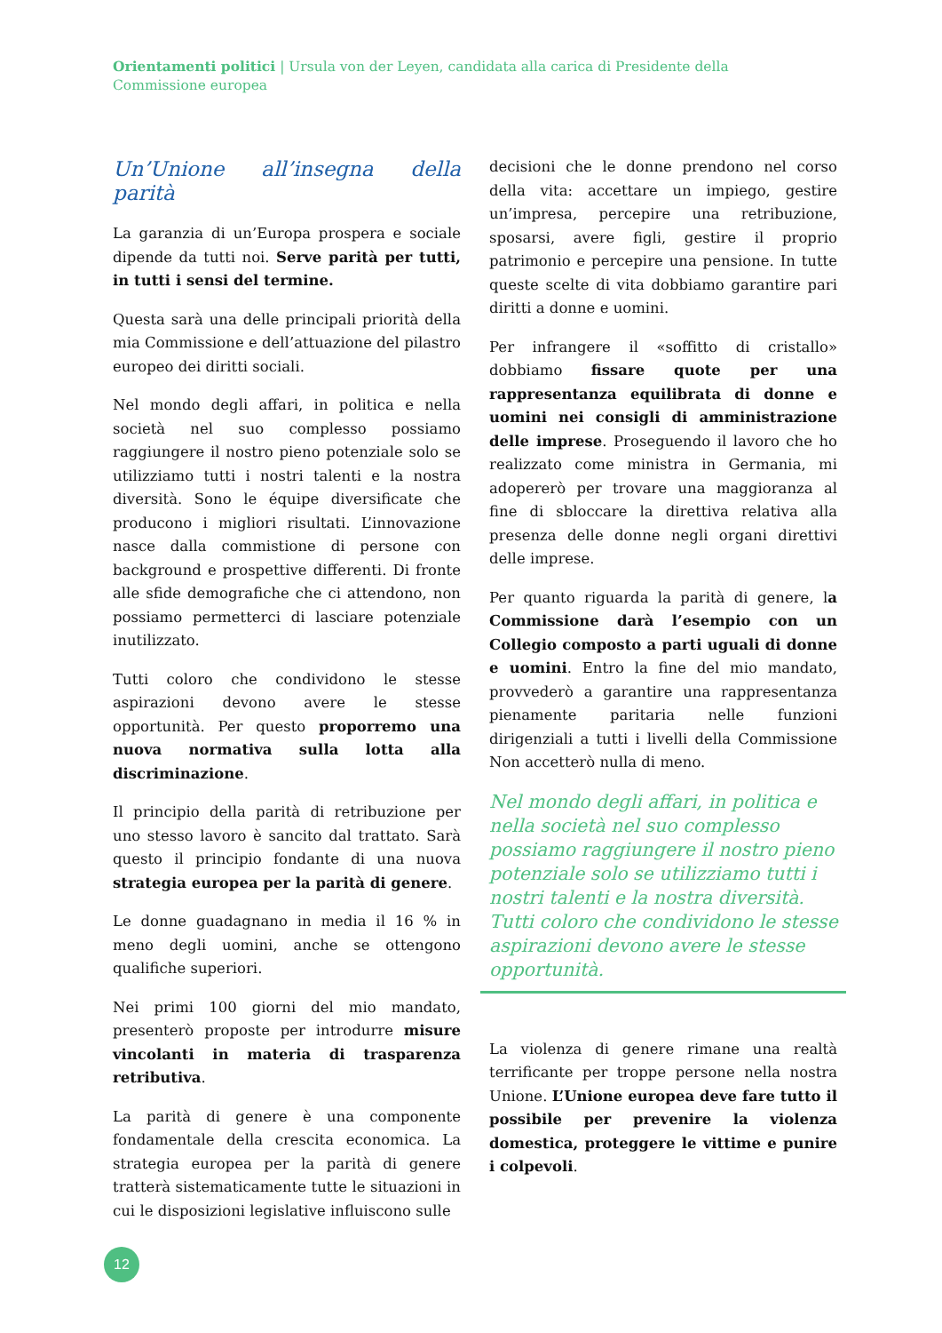Orientamenti politici | Ursula von der Leyen, candidata alla carica di Presidente della Commissione europea
Un’Unione all’insegna della parità
La garanzia di un’Europa prospera e sociale dipende da tutti noi. Serve parità per tutti, in tutti i sensi del termine.
Questa sarà una delle principali priorità della mia Commissione e dell’attuazione del pilastro europeo dei diritti sociali.
Nel mondo degli affari, in politica e nella società nel suo complesso possiamo raggiungere il nostro pieno potenziale solo se utilizziamo tutti i nostri talenti e la nostra diversità. Sono le équipe diversificate che producono i migliori risultati. L’innovazione nasce dalla commistione di persone con background e prospettive differenti. Di fronte alle sfide demografiche che ci attendono, non possiamo permetterci di lasciare potenziale inutilizzato.
Tutti coloro che condividono le stesse aspirazioni devono avere le stesse opportunità. Per questo proporremo una nuova normativa sulla lotta alla discriminazione.
Il principio della parità di retribuzione per uno stesso lavoro è sancito dal trattato. Sarà questo il principio fondante di una nuova strategia europea per la parità di genere.
Le donne guadagnano in media il 16 % in meno degli uomini, anche se ottengono qualifiche superiori.
Nei primi 100 giorni del mio mandato, presenterò proposte per introdurre misure vincolanti in materia di trasparenza retributiva.
La parità di genere è una componente fondamentale della crescita economica. La strategia europea per la parità di genere tratterà sistematicamente tutte le situazioni in cui le disposizioni legislative influiscono sulle
decisioni che le donne prendono nel corso della vita: accettare un impiego, gestire un’impresa, percepire una retribuzione, sposarsi, avere figli, gestire il proprio patrimonio e percepire una pensione. In tutte queste scelte di vita dobbiamo garantire pari diritti a donne e uomini.
Per infrangere il «soffitto di cristallo» dobbiamo fissare quote per una rappresentanza equilibrata di donne e uomini nei consigli di amministrazione delle imprese. Proseguendo il lavoro che ho realizzato come ministra in Germania, mi adopererò per trovare una maggioranza al fine di sbloccare la direttiva relativa alla presenza delle donne negli organi direttivi delle imprese.
Per quanto riguarda la parità di genere, la Commissione darà l’esempio con un Collegio composto a parti uguali di donne e uomini. Entro la fine del mio mandato, provvederò a garantire una rappresentanza pienamente paritaria nelle funzioni dirigenziali a tutti i livelli della Commissione Non accetterò nulla di meno.
Nel mondo degli affari, in politica e nella società nel suo complesso possiamo raggiungere il nostro pieno potenziale solo se utilizziamo tutti i nostri talenti e la nostra diversità. Tutti coloro che condividono le stesse aspirazioni devono avere le stesse opportunità.
La violenza di genere rimane una realtà terrificante per troppe persone nella nostra Unione. L’Unione europea deve fare tutto il possibile per prevenire la violenza domestica, proteggere le vittime e punire i colpevoli.
12